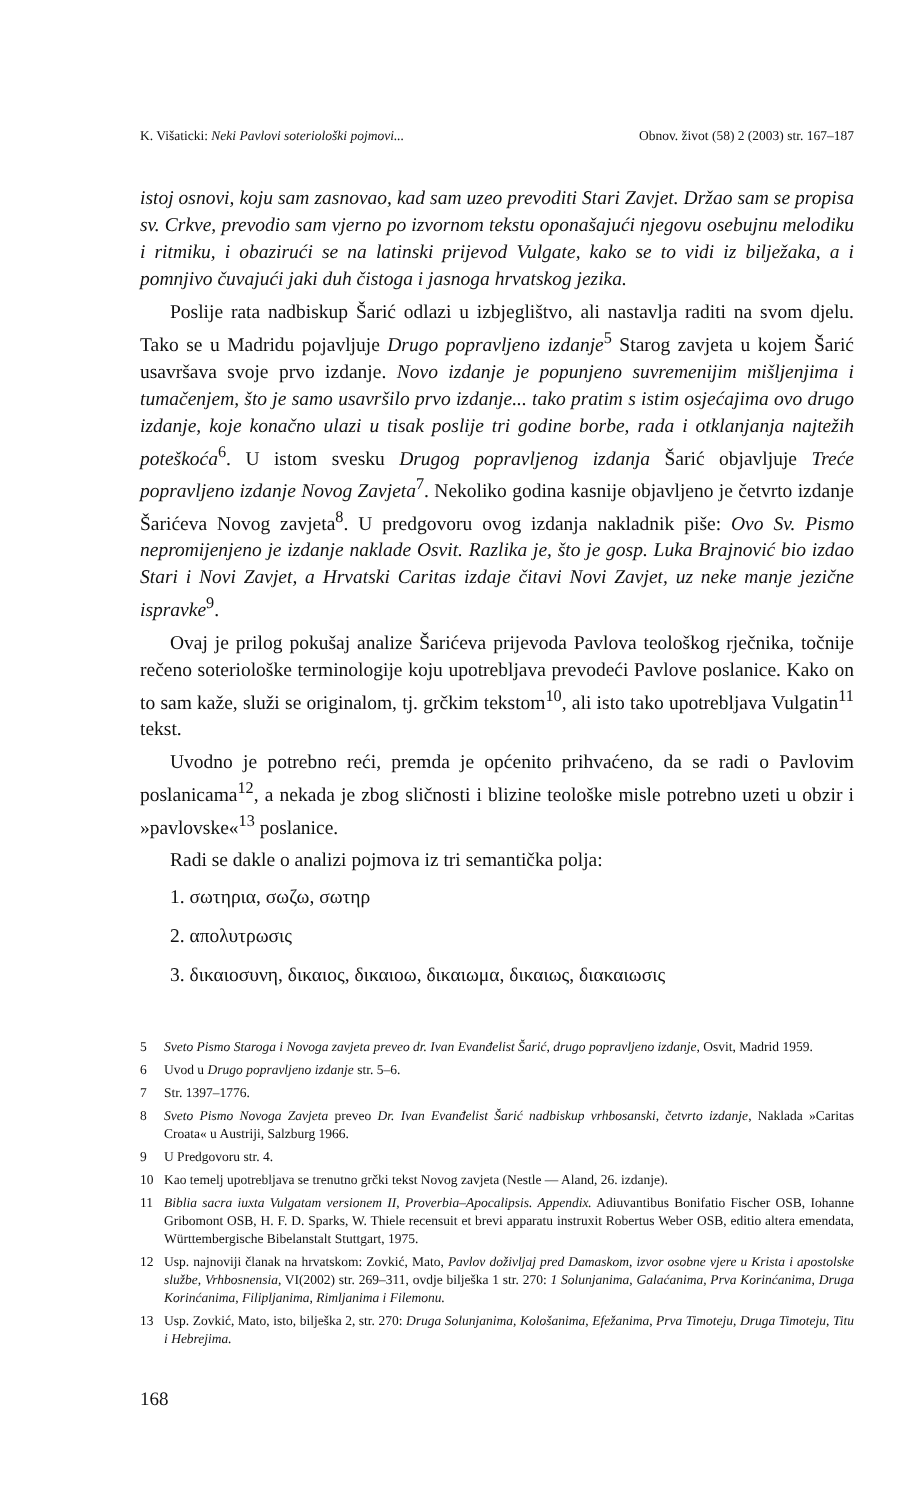K. Višaticki: Neki Pavlovi soteriološki pojmovi... Obnov. život (58) 2 (2003) str. 167–187
istoj osnovi, koju sam zasnovao, kad sam uzeo prevoditi Stari Zavjet. Držao sam se propisa sv. Crkve, prevodio sam vjerno po izvornom tekstu oponašajući njegovu osebujnu melodiku i ritmiku, i obazirući se na latinski prijevod Vulgate, kako se to vidi iz bilježaka, a i pomnjivo čuvajući jaki duh čistoga i jasnoga hrvatskog jezika.
Poslije rata nadbiskup Šarić odlazi u izbjeglištvo, ali nastavlja raditi na svom djelu. Tako se u Madridu pojavljuje Drugo popravljeno izdanje<sup>5</sup> Starog zavjeta u kojem Šarić usavršava svoje prvo izdanje. Novo izdanje je popunjeno suvremenijim mišljenjima i tumačenjem, što je samo usavršilo prvo izdanje... tako pratim s istim osjećajima ovo drugo izdanje, koje konačno ulazi u tisak poslije tri godine borbe, rada i otklanjanja najtežih poteškoća<sup>6</sup>. U istom svesku Drugog popravljenog izdanja Šarić objavljuje Treće popravljeno izdanje Novog Zavjeta<sup>7</sup>. Nekoliko godina kasnije objavljeno je četvrto izdanje Šarićeva Novog zavjeta<sup>8</sup>. U predgovoru ovog izdanja nakladnik piše: Ovo Sv. Pismo nepromijenjeno je izdanje naklade Osvit. Razlika je, što je gosp. Luka Brajnović bio izdao Stari i Novi Zavjet, a Hrvatski Caritas izdaje čitavi Novi Zavjet, uz neke manje jezične ispravke<sup>9</sup>.
Ovaj je prilog pokušaj analize Šarićeva prijevoda Pavlova teološkog rječnika, točnije rečeno soteriološke terminologije koju upotrebljava prevodeći Pavlove poslanice. Kako on to sam kaže, služi se originalom, tj. grčkim tekstom<sup>10</sup>, ali isto tako upotrebljava Vulgatin<sup>11</sup> tekst.
Uvodno je potrebno reći, premda je općenito prihvaćeno, da se radi o Pavlovim poslanicama<sup>12</sup>, a nekada je zbog sličnosti i blizine teološke misle potrebno uzeti u obzir i »pavlovske«<sup>13</sup> poslanice.
Radi se dakle o analizi pojmova iz tri semantička polja:
1. σωτηρια, σωζω, σωτηρ
2. απολυτρωσις
3. δικαιοσυνη, δικαιος, δικαιοω, δικαιωμα, δικαιως, διακαιωσις
5 Sveto Pismo Staroga i Novoga zavjeta preveo dr. Ivan Evanđelist Šarić, drugo popravljeno izdanje, Osvit, Madrid 1959.
6 Uvod u Drugo popravljeno izdanje str. 5–6.
7 Str. 1397–1776.
8 Sveto Pismo Novoga Zavjeta preveo Dr. Ivan Evanđelist Šarić nadbiskup vrhbosanski, četvrto izdanje, Naklada »Caritas Croata« u Austriji, Salzburg 1966.
9 U Predgovoru str. 4.
10 Kao temelj upotrebljava se trenutno grčki tekst Novog zavjeta (Nestle — Aland, 26. izdanje).
11 Biblia sacra iuxta Vulgatam versionem II, Proverbia–Apocalipsis. Appendix. Adiuvantibus Bonifatio Fischer OSB, Iohanne Gribomont OSB, H. F. D. Sparks, W. Thiele recensuit et brevi apparatu instruxit Robertus Weber OSB, editio altera emendata, Württembergische Bibelanstalt Stuttgart, 1975.
12 Usp. najnoviji članak na hrvatskom: Zovkić, Mato, Pavlov doživljaj pred Damaskom, izvor osobne vjere u Krista i apostolske službe, Vrhbosnensia, VI(2002) str. 269–311, ovdje bilješka 1 str. 270: 1 Solunjanima, Galaćanima, Prva Korinćanima, Druga Korinćanima, Filipljanima, Rimljanima i Filemonu.
13 Usp. Zovkić, Mato, isto, bilješka 2, str. 270: Druga Solunjanima, Kološanima, Efežanima, Prva Timoteju, Druga Timoteju, Titu i Hebrejima.
168